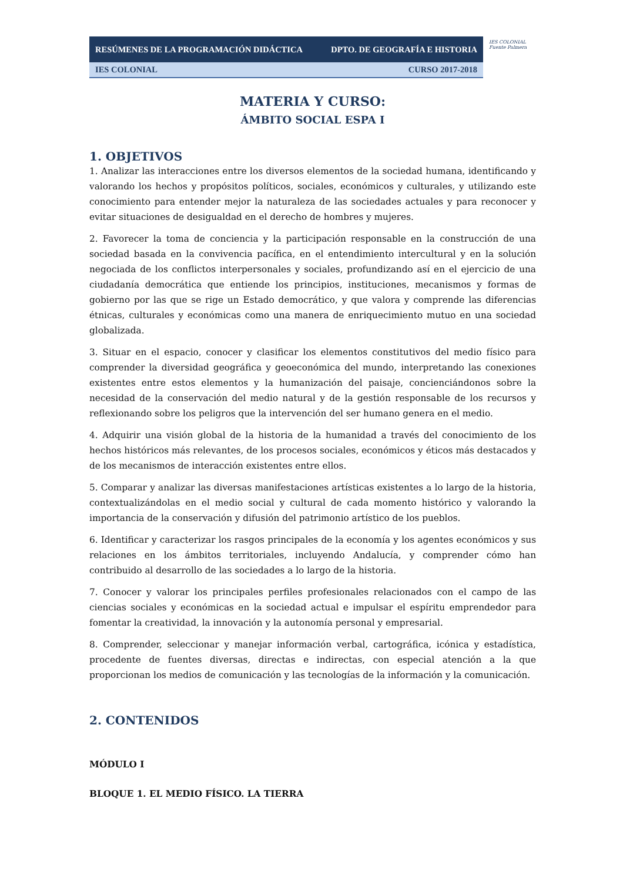| RESÚMENES DE LA PROGRAMACIÓN DIDÁCTICA | DPTO. DE GEOGRAFÍA E HISTORIA |
| IES COLONIAL | CURSO 2017-2018 |
IES COLONIAL Fuente Palmera
MATERIA Y CURSO:
ÁMBITO SOCIAL ESPA I
1. OBJETIVOS
1. Analizar las interacciones entre los diversos elementos de la sociedad humana, identificando y valorando los hechos y propósitos políticos, sociales, económicos y culturales, y utilizando este conocimiento para entender mejor la naturaleza de las sociedades actuales y para reconocer y evitar situaciones de desigualdad en el derecho de hombres y mujeres.
2. Favorecer la toma de conciencia y la participación responsable en la construcción de una sociedad basada en la convivencia pacífica, en el entendimiento intercultural y en la solución negociada de los conflictos interpersonales y sociales, profundizando así en el ejercicio de una ciudadanía democrática que entiende los principios, instituciones, mecanismos y formas de gobierno por las que se rige un Estado democrático, y que valora y comprende las diferencias étnicas, culturales y económicas como una manera de enriquecimiento mutuo en una sociedad globalizada.
3. Situar en el espacio, conocer y clasificar los elementos constitutivos del medio físico para comprender la diversidad geográfica y geoeconómica del mundo, interpretando las conexiones existentes entre estos elementos y la humanización del paisaje, concienciándonos sobre la necesidad de la conservación del medio natural y de la gestión responsable de los recursos y reflexionando sobre los peligros que la intervención del ser humano genera en el medio.
4. Adquirir una visión global de la historia de la humanidad a través del conocimiento de los hechos históricos más relevantes, de los procesos sociales, económicos y éticos más destacados y de los mecanismos de interacción existentes entre ellos.
5. Comparar y analizar las diversas manifestaciones artísticas existentes a lo largo de la historia, contextualizándolas en el medio social y cultural de cada momento histórico y valorando la importancia de la conservación y difusión del patrimonio artístico de los pueblos.
6. Identificar y caracterizar los rasgos principales de la economía y los agentes económicos y sus relaciones en los ámbitos territoriales, incluyendo Andalucía, y comprender cómo han contribuido al desarrollo de las sociedades a lo largo de la historia.
7. Conocer y valorar los principales perfiles profesionales relacionados con el campo de las ciencias sociales y económicas en la sociedad actual e impulsar el espíritu emprendedor para fomentar la creatividad, la innovación y la autonomía personal y empresarial.
8. Comprender, seleccionar y manejar información verbal, cartográfica, icónica y estadística, procedente de fuentes diversas, directas e indirectas, con especial atención a la que proporcionan los medios de comunicación y las tecnologías de la información y la comunicación.
2. CONTENIDOS
MÓDULO I
BLOQUE 1. EL MEDIO FÍSICO. LA TIERRA